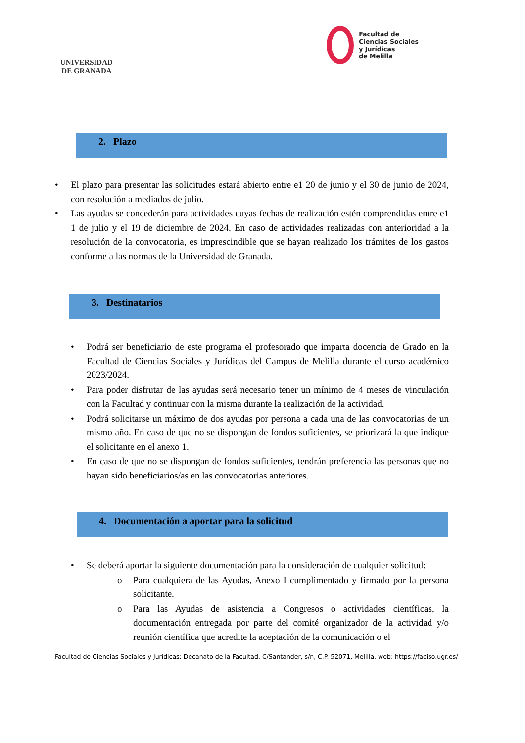UNIVERSIDAD
DE GRANADA
Facultad de
Ciencias Sociales
y Jurídicas
de Melilla
2. Plazo
• El plazo para presentar las solicitudes estará abierto entre e1 20 de junio y el 30 de junio de 2024, con resolución a mediados de julio.
• Las ayudas se concederán para actividades cuyas fechas de realización estén comprendidas entre e1 1 de julio y el 19 de diciembre de 2024. En caso de actividades realizadas con anterioridad a la resolución de la convocatoria, es imprescindible que se hayan realizado los trámites de los gastos conforme a las normas de la Universidad de Granada.
3. Destinatarios
• Podrá ser beneficiario de este programa el profesorado que imparta docencia de Grado en la Facultad de Ciencias Sociales y Jurídicas del Campus de Melilla durante el curso académico 2023/2024.
• Para poder disfrutar de las ayudas será necesario tener un mínimo de 4 meses de vinculación con la Facultad y continuar con la misma durante la realización de la actividad.
• Podrá solicitarse un máximo de dos ayudas por persona a cada una de las convocatorias de un mismo año. En caso de que no se dispongan de fondos suficientes, se priorizará la que indique el solicitante en el anexo 1.
• En caso de que no se dispongan de fondos suficientes, tendrán preferencia las personas que no hayan sido beneficiarios/as en las convocatorias anteriores.
4. Documentación a aportar para la solicitud
• Se deberá aportar la siguiente documentación para la consideración de cualquier solicitud:
o Para cualquiera de las Ayudas, Anexo I cumplimentado y firmado por la persona solicitante.
o Para las Ayudas de asistencia a Congresos o actividades científicas, la documentación entregada por parte del comité organizador de la actividad y/o reunión científica que acredite la aceptación de la comunicación o el
Facultad de Ciencias Sociales y Jurídicas: Decanato de la Facultad, C/Santander, s/n, C.P. 52071, Melilla, web: https://faciso.ugr.es/